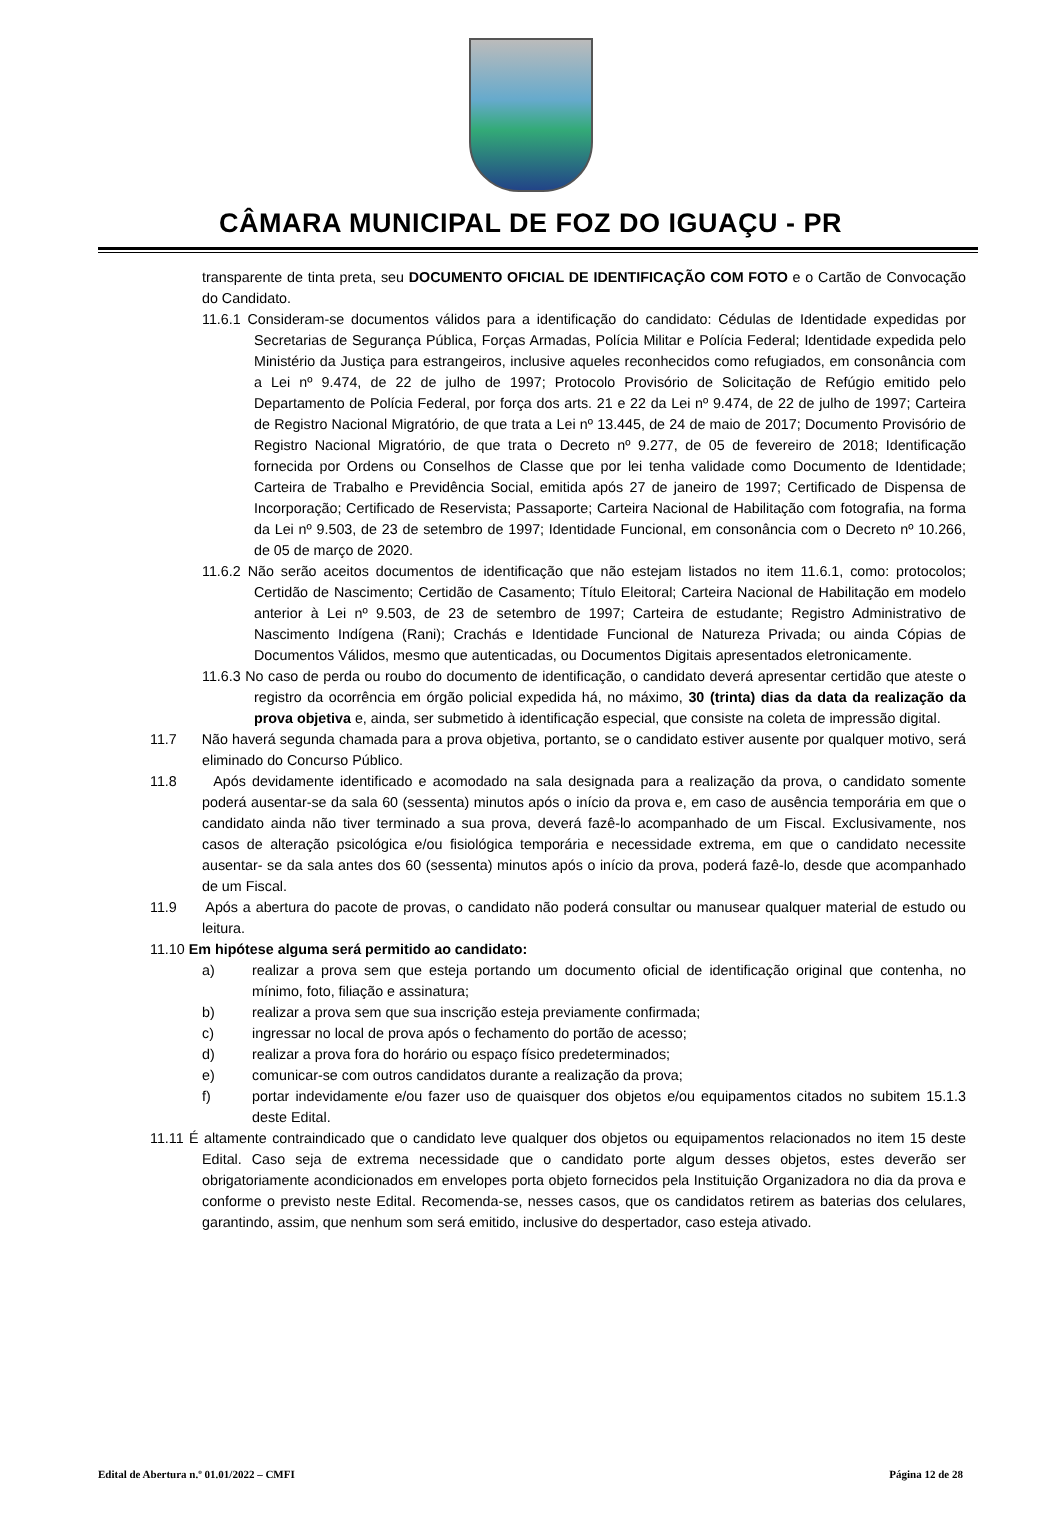CÂMARA MUNICIPAL DE FOZ DO IGUAÇU - PR
transparente de tinta preta, seu DOCUMENTO OFICIAL DE IDENTIFICAÇÃO COM FOTO e o Cartão de Convocação do Candidato.
11.6.1 Consideram-se documentos válidos para a identificação do candidato: Cédulas de Identidade expedidas por Secretarias de Segurança Pública, Forças Armadas, Polícia Militar e Polícia Federal; Identidade expedida pelo Ministério da Justiça para estrangeiros, inclusive aqueles reconhecidos como refugiados, em consonância com a Lei nº 9.474, de 22 de julho de 1997; Protocolo Provisório de Solicitação de Refúgio emitido pelo Departamento de Polícia Federal, por força dos arts. 21 e 22 da Lei nº 9.474, de 22 de julho de 1997; Carteira de Registro Nacional Migratório, de que trata a Lei nº 13.445, de 24 de maio de 2017; Documento Provisório de Registro Nacional Migratório, de que trata o Decreto nº 9.277, de 05 de fevereiro de 2018; Identificação fornecida por Ordens ou Conselhos de Classe que por lei tenha validade como Documento de Identidade; Carteira de Trabalho e Previdência Social, emitida após 27 de janeiro de 1997; Certificado de Dispensa de Incorporação; Certificado de Reservista; Passaporte; Carteira Nacional de Habilitação com fotografia, na forma da Lei nº 9.503, de 23 de setembro de 1997; Identidade Funcional, em consonância com o Decreto nº 10.266, de 05 de março de 2020.
11.6.2 Não serão aceitos documentos de identificação que não estejam listados no item 11.6.1, como: protocolos; Certidão de Nascimento; Certidão de Casamento; Título Eleitoral; Carteira Nacional de Habilitação em modelo anterior à Lei nº 9.503, de 23 de setembro de 1997; Carteira de estudante; Registro Administrativo de Nascimento Indígena (Rani); Crachás e Identidade Funcional de Natureza Privada; ou ainda Cópias de Documentos Válidos, mesmo que autenticadas, ou Documentos Digitais apresentados eletronicamente.
11.6.3 No caso de perda ou roubo do documento de identificação, o candidato deverá apresentar certidão que ateste o registro da ocorrência em órgão policial expedida há, no máximo, 30 (trinta) dias da data da realização da prova objetiva e, ainda, ser submetido à identificação especial, que consiste na coleta de impressão digital.
11.7 Não haverá segunda chamada para a prova objetiva, portanto, se o candidato estiver ausente por qualquer motivo, será eliminado do Concurso Público.
11.8 Após devidamente identificado e acomodado na sala designada para a realização da prova, o candidato somente poderá ausentar-se da sala 60 (sessenta) minutos após o início da prova e, em caso de ausência temporária em que o candidato ainda não tiver terminado a sua prova, deverá fazê-lo acompanhado de um Fiscal. Exclusivamente, nos casos de alteração psicológica e/ou fisiológica temporária e necessidade extrema, em que o candidato necessite ausentar- se da sala antes dos 60 (sessenta) minutos após o início da prova, poderá fazê-lo, desde que acompanhado de um Fiscal.
11.9 Após a abertura do pacote de provas, o candidato não poderá consultar ou manusear qualquer material de estudo ou leitura.
11.10 Em hipótese alguma será permitido ao candidato:
a) realizar a prova sem que esteja portando um documento oficial de identificação original que contenha, no mínimo, foto, filiação e assinatura;
b) realizar a prova sem que sua inscrição esteja previamente confirmada;
c) ingressar no local de prova após o fechamento do portão de acesso;
d) realizar a prova fora do horário ou espaço físico predeterminados;
e) comunicar-se com outros candidatos durante a realização da prova;
f) portar indevidamente e/ou fazer uso de quaisquer dos objetos e/ou equipamentos citados no subitem 15.1.3 deste Edital.
11.11 É altamente contraindicado que o candidato leve qualquer dos objetos ou equipamentos relacionados no item 15 deste Edital. Caso seja de extrema necessidade que o candidato porte algum desses objetos, estes deverão ser obrigatoriamente acondicionados em envelopes porta objeto fornecidos pela Instituição Organizadora no dia da prova e conforme o previsto neste Edital. Recomenda-se, nesses casos, que os candidatos retirem as baterias dos celulares, garantindo, assim, que nenhum som será emitido, inclusive do despertador, caso esteja ativado.
Edital de Abertura n.º 01.01/2022 – CMFI Página 12 de 28